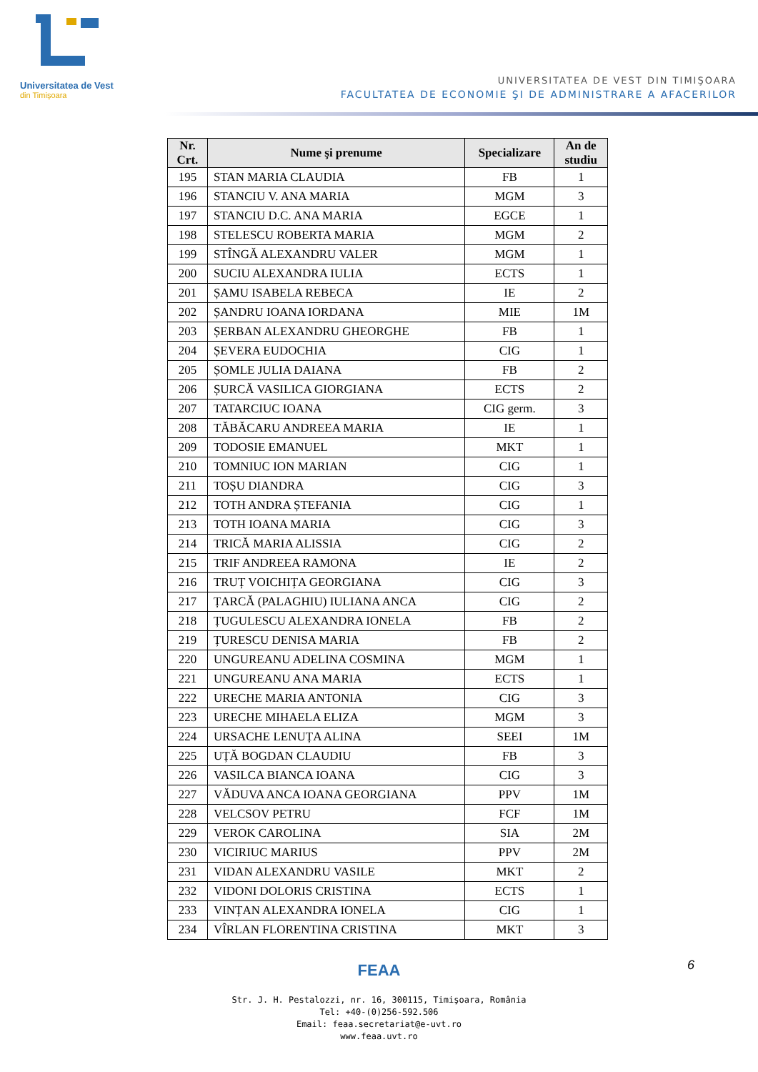Universitatea de Vest
din Timişoara
UNIVERSITATEA DE VEST DIN TIMIŞOARA
FACULTATEA DE ECONOMIE ŞI DE ADMINISTRARE A AFACERILOR
| Nr. Crt. | Nume şi prenume | Specializare | An de studiu |
| --- | --- | --- | --- |
| 195 | STAN MARIA CLAUDIA | FB | 1 |
| 196 | STANCIU V. ANA MARIA | MGM | 3 |
| 197 | STANCIU D.C. ANA MARIA | EGCE | 1 |
| 198 | STELESCU ROBERTA MARIA | MGM | 2 |
| 199 | STÎNGĂ ALEXANDRU VALER | MGM | 1 |
| 200 | SUCIU ALEXANDRA IULIA | ECTS | 1 |
| 201 | ȘAMU ISABELA REBECA | IE | 2 |
| 202 | ȘANDRU IOANA IORDANA | MIE | 1M |
| 203 | ȘERBAN ALEXANDRU GHEORGHE | FB | 1 |
| 204 | ȘEVERA EUDOCHIA | CIG | 1 |
| 205 | ȘOMLE JULIA DAIANA | FB | 2 |
| 206 | ȘURCĂ VASILICA GIORGIANA | ECTS | 2 |
| 207 | TATARCIUC IOANA | CIG germ. | 3 |
| 208 | TĂBĂCARU ANDREEA MARIA | IE | 1 |
| 209 | TODOSIE EMANUEL | MKT | 1 |
| 210 | TOMNIUC ION MARIAN | CIG | 1 |
| 211 | TOȘU DIANDRA | CIG | 3 |
| 212 | TOTH ANDRA ȘTEFANIA | CIG | 1 |
| 213 | TOTH IOANA MARIA | CIG | 3 |
| 214 | TRICĂ MARIA ALISSIA | CIG | 2 |
| 215 | TRIF ANDREEA RAMONA | IE | 2 |
| 216 | TRUȚ VOICHIȚA GEORGIANA | CIG | 3 |
| 217 | ȚARCĂ (PALAGHIU) IULIANA ANCA | CIG | 2 |
| 218 | ȚUGULESCU ALEXANDRA IONELA | FB | 2 |
| 219 | ȚURESCU DENISA MARIA | FB | 2 |
| 220 | UNGUREANU ADELINA COSMINA | MGM | 1 |
| 221 | UNGUREANU ANA MARIA | ECTS | 1 |
| 222 | URECHE MARIA ANTONIA | CIG | 3 |
| 223 | URECHE MIHAELA ELIZA | MGM | 3 |
| 224 | URSACHE LENUȚA ALINA | SEEI | 1M |
| 225 | UȚĂ BOGDAN CLAUDIU | FB | 3 |
| 226 | VASILCA BIANCA IOANA | CIG | 3 |
| 227 | VĂDUVA ANCA IOANA GEORGIANA | PPV | 1M |
| 228 | VELCSOV PETRU | FCF | 1M |
| 229 | VEROK CAROLINA | SIA | 2M |
| 230 | VICIRIUC MARIUS | PPV | 2M |
| 231 | VIDAN ALEXANDRU VASILE | MKT | 2 |
| 232 | VIDONI DOLORIS CRISTINA | ECTS | 1 |
| 233 | VINȚAN ALEXANDRA IONELA | CIG | 1 |
| 234 | VÎRLAN FLORENTINA CRISTINA | MKT | 3 |
6
FEAA
Str. J. H. Pestalozzi, nr. 16, 300115, Timişoara, România
Tel: +40-(0)256-592.506
Email: feaa.secretariat@e-uvt.ro
www.feaa.uvt.ro